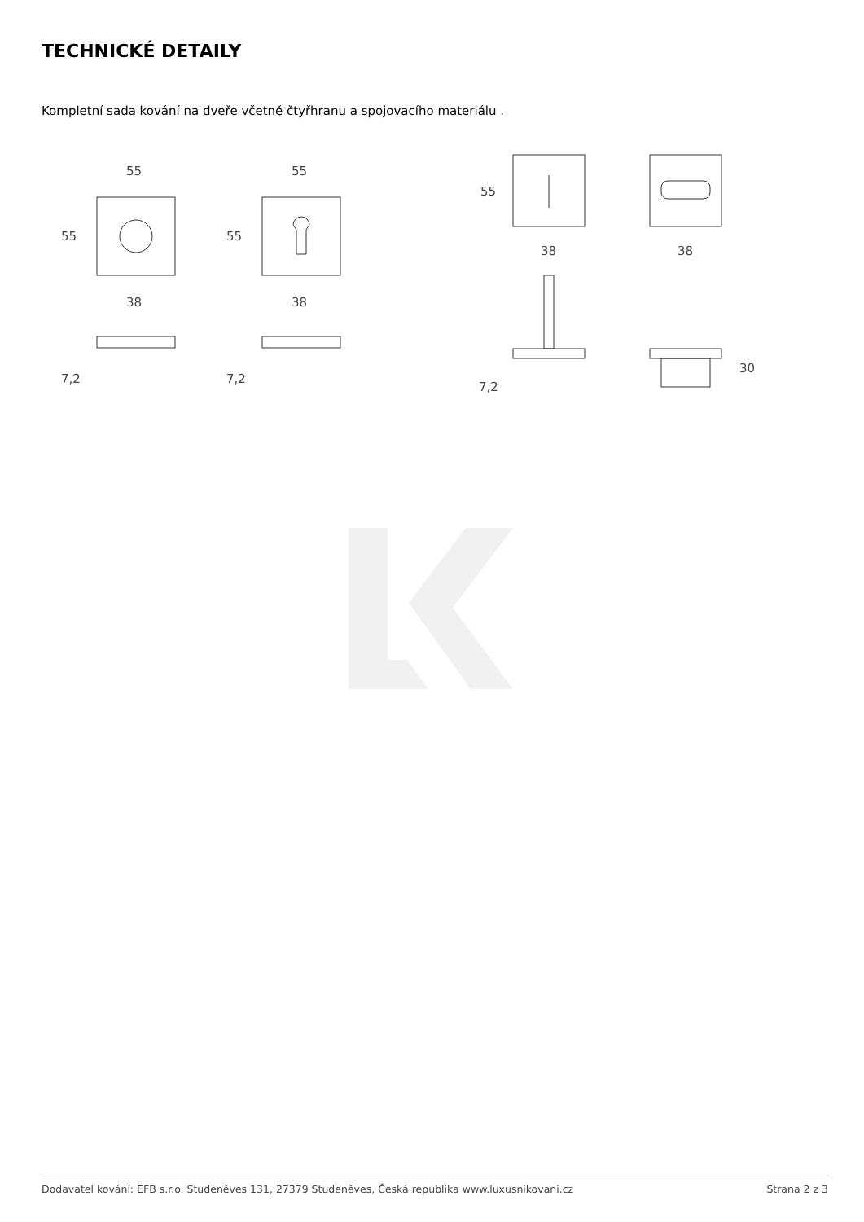TECHNICKÉ DETAILY
Kompletní sada kování na dveře včetně čtyřhranu a spojovacího materiálu .
55
55
38
7,2
55
55
38
7,2
55
38
38
7,2
30
Dodavatel kování: EFB s.r.o. Studeněves 131, 27379 Studeněves, Česká republika www.luxusnikovani.cz Strana 2 z 3